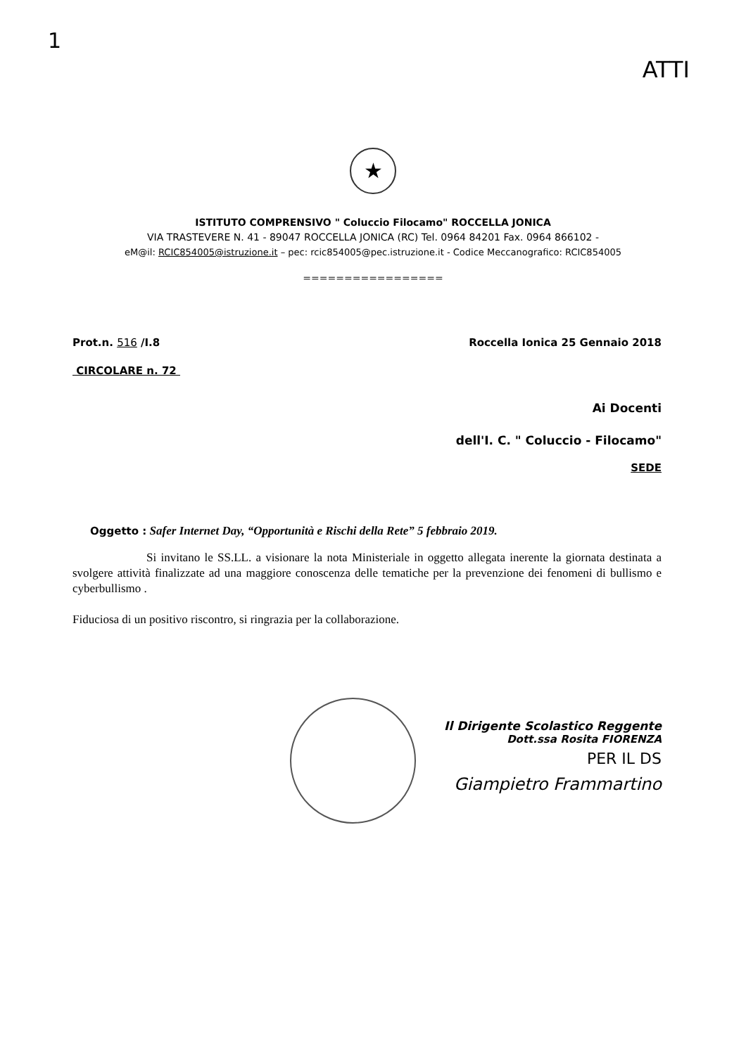1
ATTI
★
ISTITUTO COMPRENSIVO " Coluccio Filocamo" ROCCELLA JONICA
VIA TRASTEVERE N. 41 - 89047 ROCCELLA JONICA (RC) Tel. 0964 84201 Fax. 0964 866102 -
eM@il: RCIC854005@istruzione.it – pec: rcic854005@pec.istruzione.it - Codice Meccanografico: RCIC854005
=================
Prot.n. 516 /I.8 Roccella Ionica 25 Gennaio 2018
CIRCOLARE n. 72
Ai Docenti
dell'I. C. " Coluccio - Filocamo"
SEDE
Oggetto : Safer Internet Day, “Opportunità e Rischi della Rete” 5 febbraio 2019.
Si invitano le SS.LL. a visionare la nota Ministeriale in oggetto allegata inerente la giornata destinata a svolgere attività finalizzate ad una maggiore conoscenza delle tematiche per la prevenzione dei fenomeni di bullismo e cyberbullismo .
Fiduciosa di un positivo riscontro, si ringrazia per la collaborazione.
Il Dirigente Scolastico Reggente
Dott.ssa Rosita FIORENZA
PER IL DS
Giampietro Frammartino